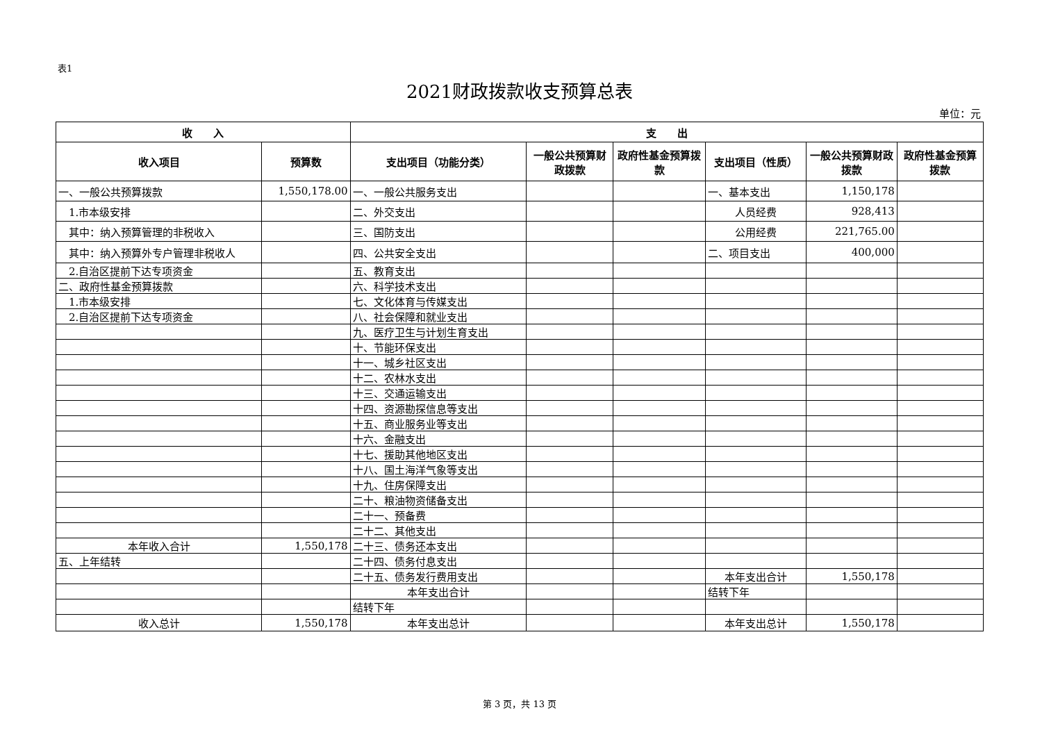表1
2021财政拨款收支预算总表
单位：元
| 收 入 | | 支 出 | | | | | |
| --- | --- | --- | --- | --- | --- | --- | --- |
| 收入项目 | 预算数 | 支出项目（功能分类） | 一般公共预算财政拨款 | 政府性基金预算拨款 | 支出项目（性质） | 一般公共预算财政拨款 | 政府性基金预算拨款 |
| 一、一般公共预算拨款 | 1,550,178.00 | 一、一般公共服务支出 | | | 一、基本支出 | 1,150,178 | |
| 1.市本级安排 | | 二、外交支出 | | | 人员经费 | 928,413 | |
| 其中：纳入预算管理的非税收入 | | 三、国防支出 | | | 公用经费 | 221,765.00 | |
| 其中：纳入预算外专户管理非税收人 | | 四、公共安全支出 | | | 二、项目支出 | 400,000 | |
| 2.自治区提前下达专项资金 | | 五、教育支出 | | | | | |
| 二、政府性基金预算拨款 | | 六、科学技术支出 | | | | | |
| 1.市本级安排 | | 七、文化体育与传媒支出 | | | | | |
| 2.自治区提前下达专项资金 | | 八、社会保障和就业支出 | | | | | |
| | | 九、医疗卫生与计划生育支出 | | | | | |
| | | 十、节能环保支出 | | | | | |
| | | 十一、城乡社区支出 | | | | | |
| | | 十二、农林水支出 | | | | | |
| | | 十三、交通运输支出 | | | | | |
| | | 十四、资源勘探信息等支出 | | | | | |
| | | 十五、商业服务业等支出 | | | | | |
| | | 十六、金融支出 | | | | | |
| | | 十七、援助其他地区支出 | | | | | |
| | | 十八、国土海洋气象等支出 | | | | | |
| | | 十九、住房保障支出 | | | | | |
| | | 二十、粮油物资储备支出 | | | | | |
| | | 二十一、预备费 | | | | | |
| | | 二十二、其他支出 | | | | | |
| 本年收入合计 | 1,550,178 | 二十三、债务还本支出 | | | | | |
| 五、上年结转 | | 二十四、债务付息支出 | | | | | |
| | | 二十五、债务发行费用支出 | | | 本年支出合计 | 1,550,178 | |
| | | 本年支出合计 | | | 结转下年 | | |
| | | 结转下年 | | | | | |
| 收入总计 | 1,550,178 | 本年支出总计 | | | 本年支出总计 | 1,550,178 | |
第 3 页，共 13 页